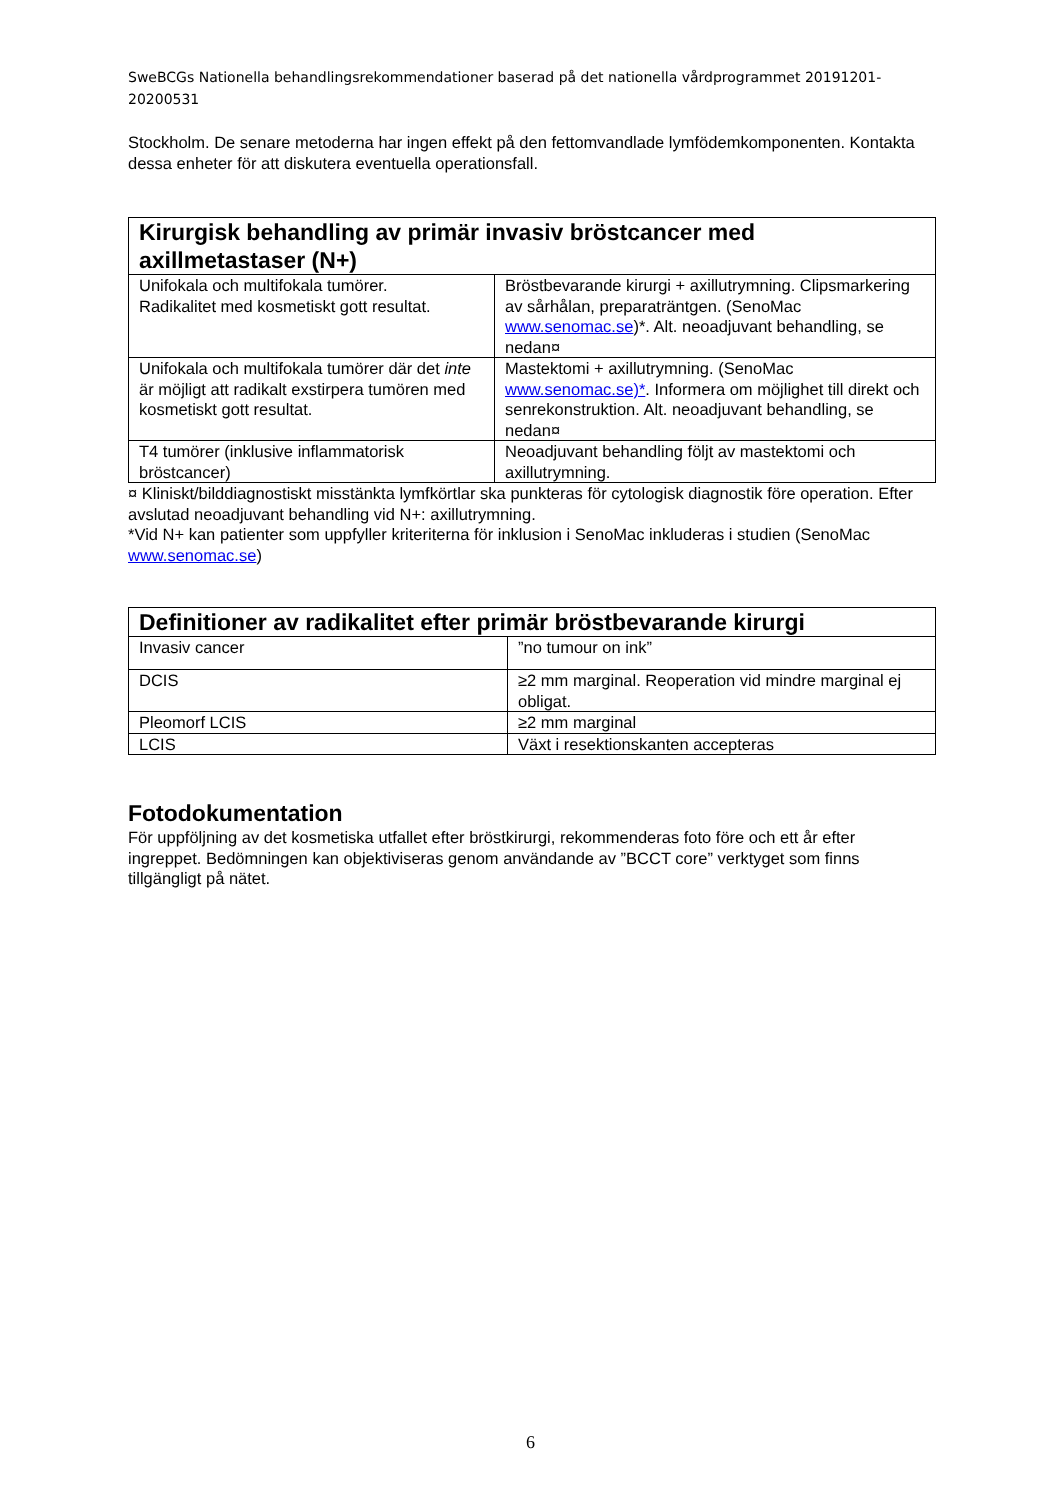SweBCGs Nationella behandlingsrekommendationer baserad på det nationella vårdprogrammet 20191201-20200531
Stockholm. De senare metoderna har ingen effekt på den fettomvandlade lymfödemkomponenten. Kontakta dessa enheter för att diskutera eventuella operationsfall.
| Kirurgisk behandling av primär invasiv bröstcancer med axillmetastaser (N+) | |
| --- | --- |
| Unifokala och multifokala tumörer. Radikalitet med kosmetiskt gott resultat. | Bröstbevarande kirurgi + axillutrymning. Clipsmarkering av sårhålan, preparaträntgen. (SenoMac www.senomac.se )*. Alt. neoadjuvant behandling, se nedan¤ |
| Unifokala och multifokala tumörer där det inte är möjligt att radikalt exstirpera tumören med kosmetiskt gott resultat. | Mastektomi + axillutrymning. (SenoMac www.senomac.se)* . Informera om möjlighet till direkt och senrekonstruktion. Alt. neoadjuvant behandling, se nedan¤ |
| T4 tumörer (inklusive inflammatorisk bröstcancer) | Neoadjuvant behandling följt av mastektomi och axillutrymning. |
¤ Kliniskt/bilddiagnostiskt misstänkta lymfkörtlar ska punkteras för cytologisk diagnostik före operation. Efter avslutad neoadjuvant behandling vid N+: axillutrymning.
*Vid N+ kan patienter som uppfyller kriteriterna för inklusion i SenoMac inkluderas i studien (SenoMac www.senomac.se)
| Definitioner av radikalitet efter primär bröstbevarande kirurgi | |
| --- | --- |
| Invasiv cancer | ”no tumour on ink” |
| DCIS | ≥2 mm marginal. Reoperation vid mindre marginal ej obligat. |
| Pleomorf LCIS | ≥2 mm marginal |
| LCIS | Växt i resektionskanten accepteras |
Fotodokumentation
För uppföljning av det kosmetiska utfallet efter bröstkirurgi, rekommenderas foto före och ett år efter ingreppet. Bedömningen kan objektiviseras genom användande av ”BCCT core” verktyget som finns tillgängligt på nätet.
6